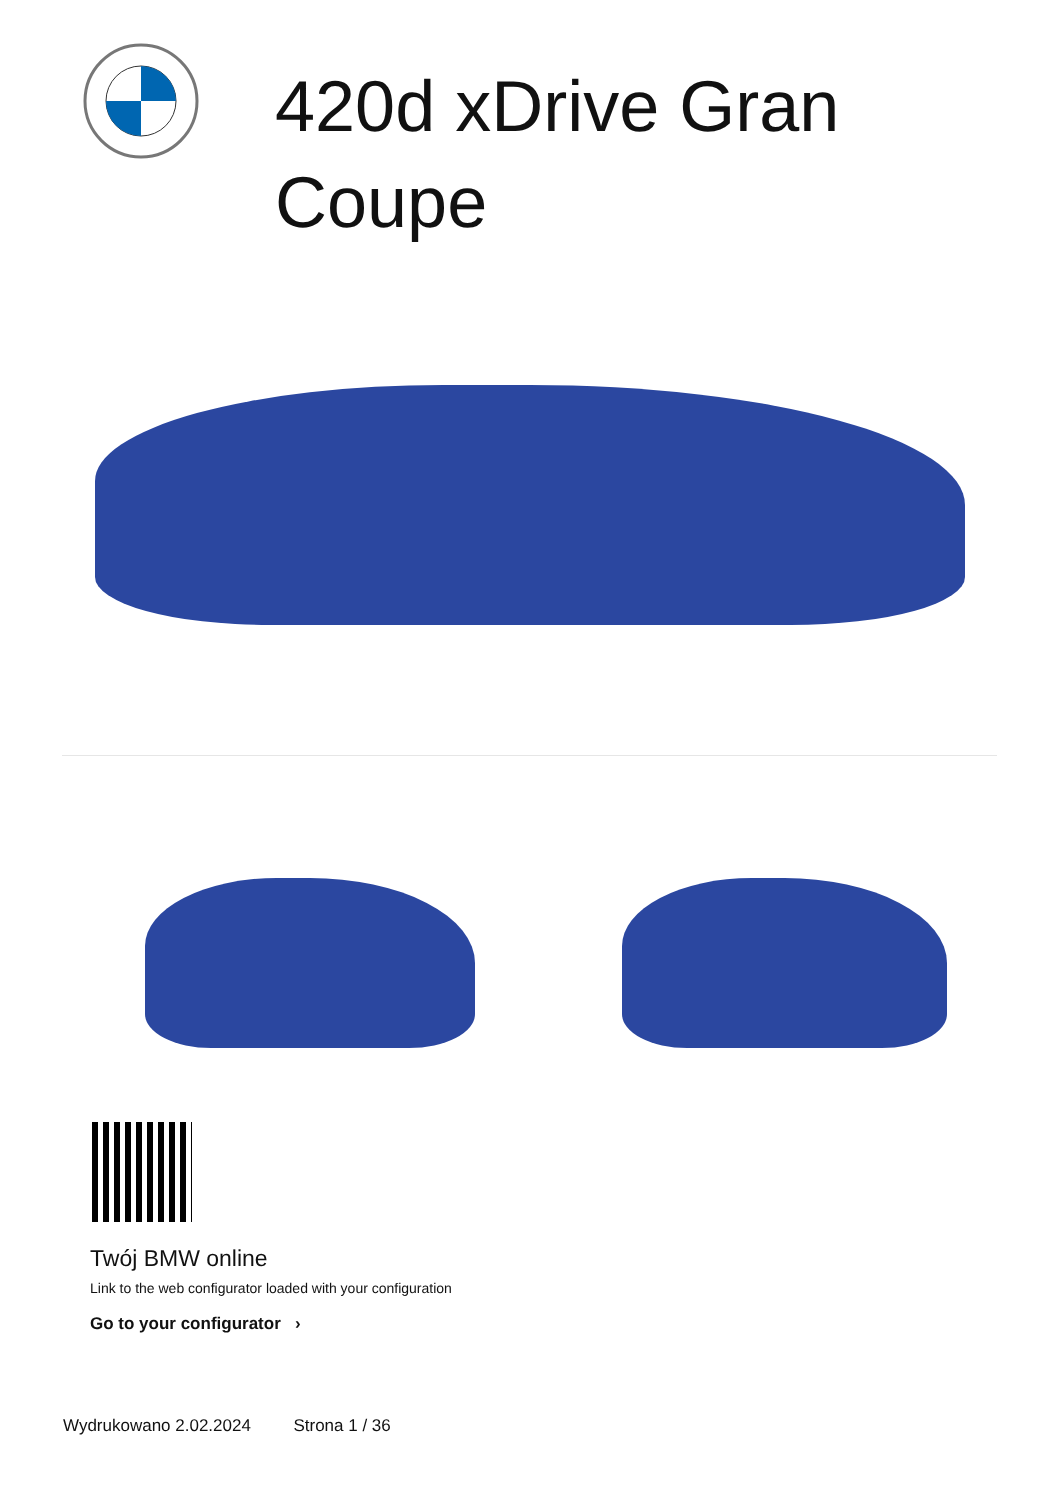420d xDrive Gran Coupe
Twój BMW online
Link to the web configurator loaded with your configuration
Go to your configurator ›
Wydrukowano 2.02.2024 Strona 1 / 36